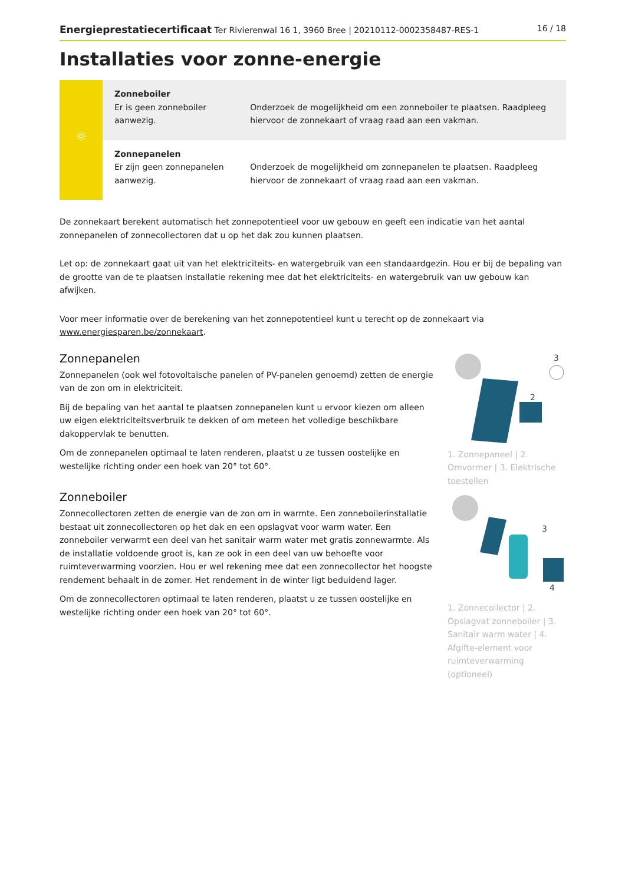Energieprestatiecertificaat Ter Rivierenwal 16 1, 3960 Bree | 20210112-0002358487-RES-1 16 / 18
Installaties voor zonne-energie
| ☼ | Zonneboiler Er is geen zonneboiler aanwezig. | Onderzoek de mogelijkheid om een zonneboiler te plaatsen. Raadpleeg hiervoor de zonnekaart of vraag raad aan een vakman. |
| | Zonnepanelen Er zijn geen zonnepanelen aanwezig. | Onderzoek de mogelijkheid om zonnepanelen te plaatsen. Raadpleeg hiervoor de zonnekaart of vraag raad aan een vakman. |
De zonnekaart berekent automatisch het zonnepotentieel voor uw gebouw en geeft een indicatie van het aantal zonnepanelen of zonnecollectoren dat u op het dak zou kunnen plaatsen.
Let op: de zonnekaart gaat uit van het elektriciteits- en watergebruik van een standaardgezin. Hou er bij de bepaling van de grootte van de te plaatsen installatie rekening mee dat het elektriciteits- en watergebruik van uw gebouw kan afwijken.
Voor meer informatie over de berekening van het zonnepotentieel kunt u terecht op de zonnekaart via www.energiesparen.be/zonnekaart.
Zonnepanelen
Zonnepanelen (ook wel fotovoltaïsche panelen of PV-panelen genoemd) zetten de energie van de zon om in elektriciteit.
Bij de bepaling van het aantal te plaatsen zonnepanelen kunt u ervoor kiezen om alleen uw eigen elektriciteitsverbruik te dekken of om meteen het volledige beschikbare dakoppervlak te benutten.
Om de zonnepanelen optimaal te laten renderen, plaatst u ze tussen oostelijke en westelijke richting onder een hoek van 20° tot 60°.
Zonneboiler
Zonnecollectoren zetten de energie van de zon om in warmte. Een zonneboilerinstallatie bestaat uit zonnecollectoren op het dak en een opslagvat voor warm water. Een zonneboiler verwarmt een deel van het sanitair warm water met gratis zonnewarmte. Als de installatie voldoende groot is, kan ze ook in een deel van uw behoefte voor ruimteverwarming voorzien. Hou er wel rekening mee dat een zonnecollector het hoogste rendement behaalt in de zomer. Het rendement in de winter ligt beduidend lager.
Om de zonnecollectoren optimaal te laten renderen, plaatst u ze tussen oostelijke en westelijke richting onder een hoek van 20° tot 60°.
3
2
1. Zonnepaneel | 2. Omvormer | 3. Elektrische toestellen
3
4
1. Zonnecollector | 2. Opslagvat zonneboiler | 3. Sanitair warm water | 4. Afgifte-element voor ruimteverwarming (optioneel)